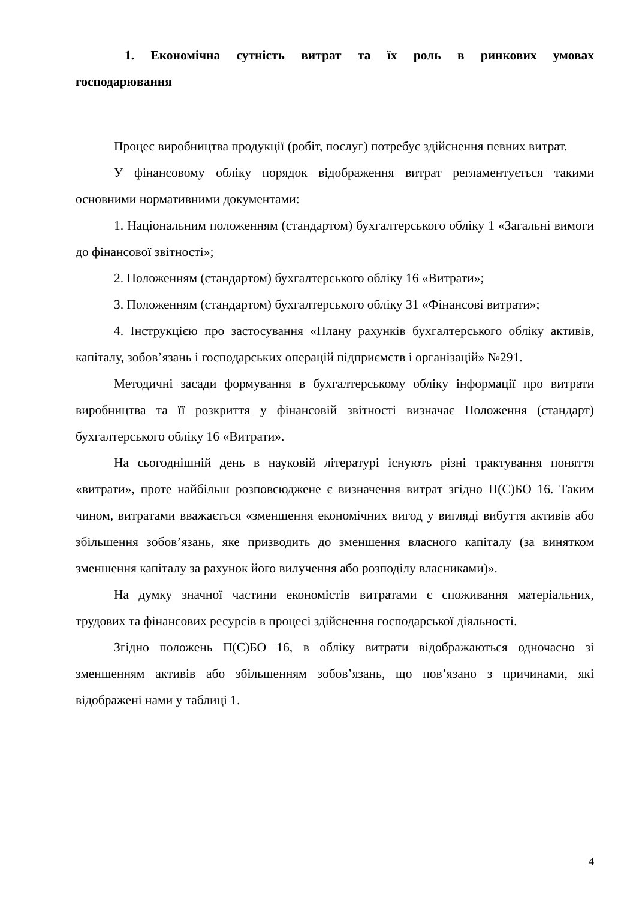1. Економічна сутність витрат та їх роль в ринкових умовах господарювання
Процес виробництва продукції (робіт, послуг) потребує здійснення певних витрат.
У фінансовому обліку порядок відображення витрат регламентується такими основними нормативними документами:
1. Національним положенням (стандартом) бухгалтерського обліку 1 «Загальні вимоги до фінансової звітності»;
2. Положенням (стандартом) бухгалтерського обліку 16 «Витрати»;
3. Положенням (стандартом) бухгалтерського обліку 31 «Фінансові витрати»;
4. Інструкцією про застосування «Плану рахунків бухгалтерського обліку активів, капіталу, зобов’язань і господарських операцій підприємств і організацій» №291.
Методичні засади формування в бухгалтерському обліку інформації про витрати виробництва та її розкриття у фінансовій звітності визначає Положення (стандарт) бухгалтерського обліку 16 «Витрати».
На сьогоднішній день в науковій літературі існують різні трактування поняття «витрати», проте найбільш розповсюджене є визначення витрат згідно П(С)БО 16. Таким чином, витратами вважається «зменшення економічних вигод у вигляді вибуття активів або збільшення зобов’язань, яке призводить до зменшення власного капіталу (за винятком зменшення капіталу за рахунок його вилучення або розподілу власниками)».
На думку значної частини економістів витратами є споживання матеріальних, трудових та фінансових ресурсів в процесі здійснення господарської діяльності.
Згідно положень П(С)БО 16, в обліку витрати відображаються одночасно зі зменшенням активів або збільшенням зобов’язань, що пов’язано з причинами, які відображені нами у таблиці 1.
4